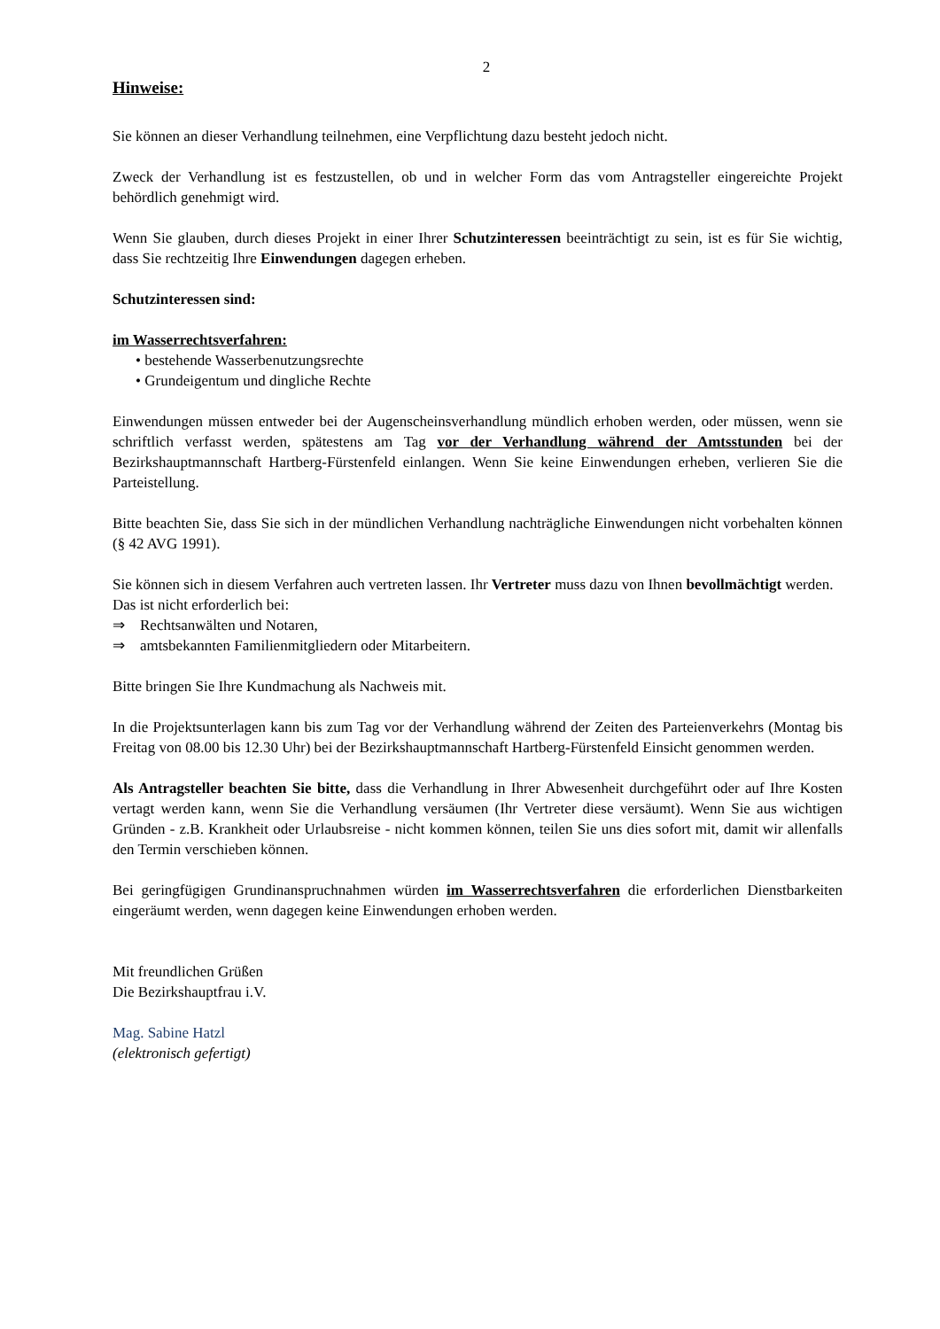2
Hinweise:
Sie können an dieser Verhandlung teilnehmen, eine Verpflichtung dazu besteht jedoch nicht.
Zweck der Verhandlung ist es festzustellen, ob und in welcher Form das vom Antragsteller eingereichte Projekt behördlich genehmigt wird.
Wenn Sie glauben, durch dieses Projekt in einer Ihrer Schutzinteressen beeinträchtigt zu sein, ist es für Sie wichtig, dass Sie rechtzeitig Ihre Einwendungen dagegen erheben.
Schutzinteressen sind:
im Wasserrechtsverfahren:
• bestehende Wasserbenutzungsrechte
• Grundeigentum und dingliche Rechte
Einwendungen müssen entweder bei der Augenscheinsverhandlung mündlich erhoben werden, oder müssen, wenn sie schriftlich verfasst werden, spätestens am Tag vor der Verhandlung während der Amtsstunden bei der Bezirkshauptmannschaft Hartberg-Fürstenfeld einlangen. Wenn Sie keine Einwendungen erheben, verlieren Sie die Parteistellung.
Bitte beachten Sie, dass Sie sich in der mündlichen Verhandlung nachträgliche Einwendungen nicht vorbehalten können (§ 42 AVG 1991).
Sie können sich in diesem Verfahren auch vertreten lassen. Ihr Vertreter muss dazu von Ihnen bevollmächtigt werden.
Das ist nicht erforderlich bei:
⇒ Rechtsanwälten und Notaren,
⇒ amtsbekannten Familienmitgliedern oder Mitarbeitern.
Bitte bringen Sie Ihre Kundmachung als Nachweis mit.
In die Projektsunterlagen kann bis zum Tag vor der Verhandlung während der Zeiten des Parteienverkehrs (Montag bis Freitag von 08.00 bis 12.30 Uhr) bei der Bezirkshauptmannschaft Hartberg-Fürstenfeld Einsicht genommen werden.
Als Antragsteller beachten Sie bitte, dass die Verhandlung in Ihrer Abwesenheit durchgeführt oder auf Ihre Kosten vertagt werden kann, wenn Sie die Verhandlung versäumen (Ihr Vertreter diese versäumt). Wenn Sie aus wichtigen Gründen - z.B. Krankheit oder Urlaubsreise - nicht kommen können, teilen Sie uns dies sofort mit, damit wir allenfalls den Termin verschieben können.
Bei geringfügigen Grundinanspruchnahmen würden im Wasserrechtsverfahren die erforderlichen Dienstbarkeiten eingeräumt werden, wenn dagegen keine Einwendungen erhoben werden.
Mit freundlichen Grüßen
Die Bezirkshauptfrau i.V.
Mag. Sabine Hatzl
(elektronisch gefertigt)